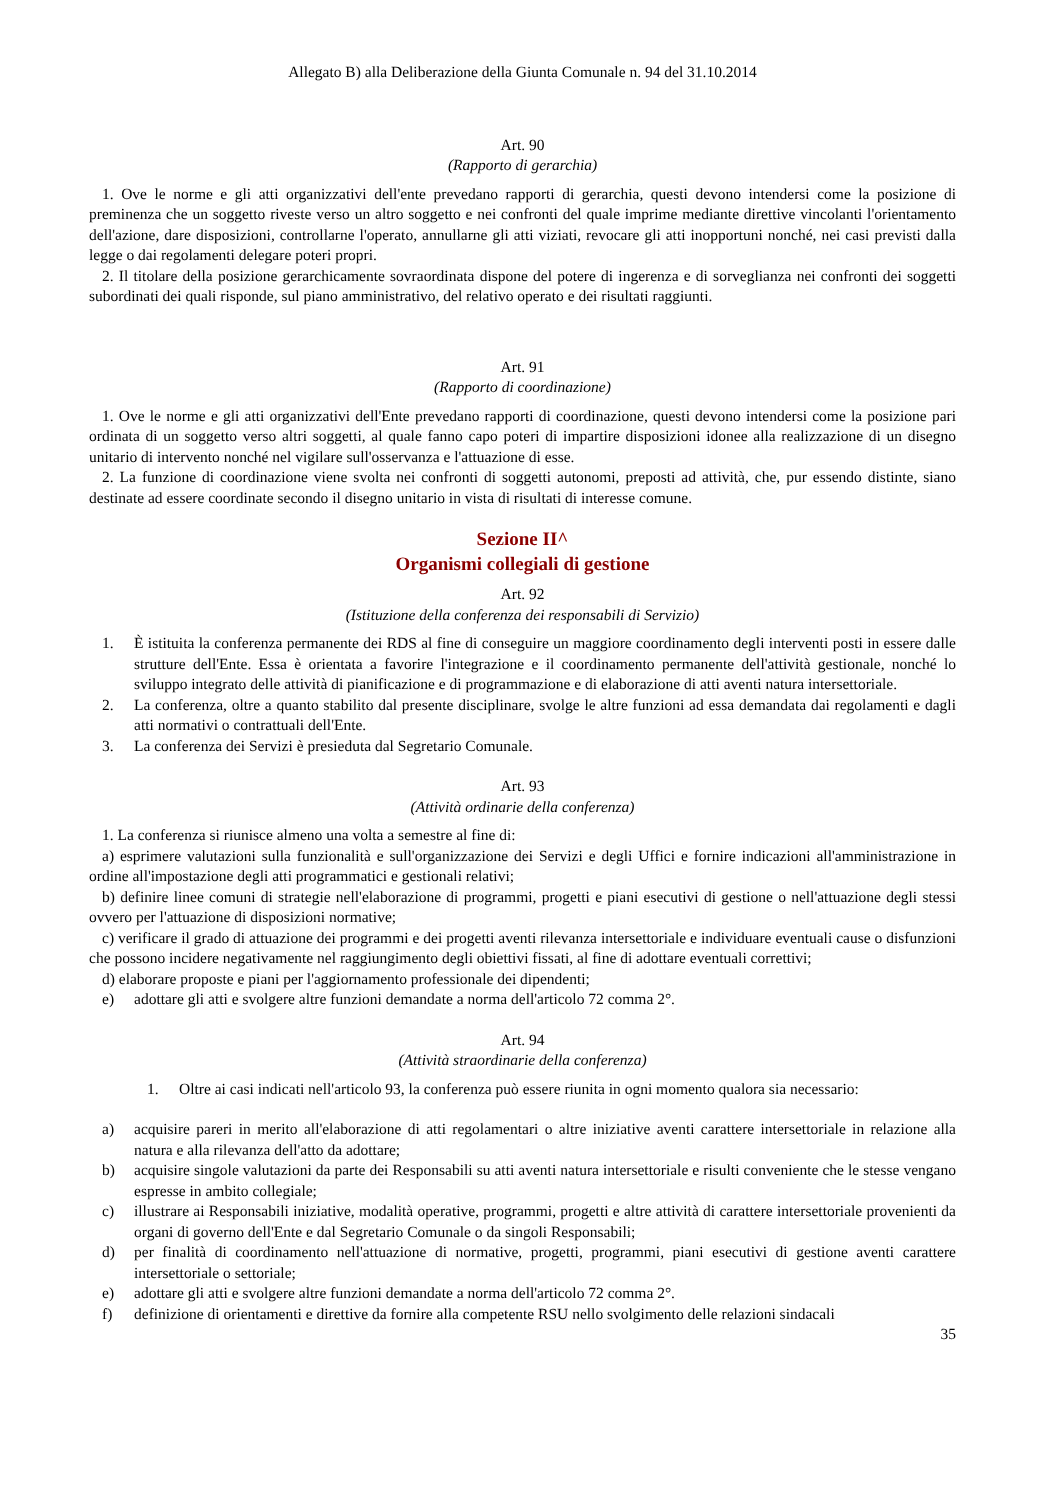Allegato B) alla Deliberazione della Giunta Comunale n. 94 del 31.10.2014
Art. 90
(Rapporto di gerarchia)
1. Ove le norme e gli atti organizzativi dell'ente prevedano rapporti di gerarchia, questi devono intendersi come la posizione di preminenza che un soggetto riveste verso un altro soggetto e nei confronti del quale imprime mediante direttive vincolanti l'orientamento dell'azione, dare disposizioni, controllarne l'operato, annullarne gli atti viziati, revocare gli atti inopportuni nonché, nei casi previsti dalla legge o dai regolamenti delegare poteri propri.
2. Il titolare della posizione gerarchicamente sovraordinata dispone del potere di ingerenza e di sorveglianza nei confronti dei soggetti subordinati dei quali risponde, sul piano amministrativo, del relativo operato e dei risultati raggiunti.
Art. 91
(Rapporto di coordinazione)
1. Ove le norme e gli atti organizzativi dell'Ente prevedano rapporti di coordinazione, questi devono intendersi come la posizione pari ordinata di un soggetto verso altri soggetti, al quale fanno capo poteri di impartire disposizioni idonee alla realizzazione di un disegno unitario di intervento nonché nel vigilare sull'osservanza e l'attuazione di esse.
2. La funzione di coordinazione viene svolta nei confronti di soggetti autonomi, preposti ad attività, che, pur essendo distinte, siano destinate ad essere coordinate secondo il disegno unitario in vista di risultati di interesse comune.
Sezione II^
Organismi collegiali di gestione
Art. 92
(Istituzione della conferenza dei responsabili di Servizio)
1. È istituita la conferenza permanente dei RDS al fine di conseguire un maggiore coordinamento degli interventi posti in essere dalle strutture dell'Ente. Essa è orientata a favorire l'integrazione e il coordinamento permanente dell'attività gestionale, nonché lo sviluppo integrato delle attività di pianificazione e di programmazione e di elaborazione di atti aventi natura intersettoriale.
2. La conferenza, oltre a quanto stabilito dal presente disciplinare, svolge le altre funzioni ad essa demandata dai regolamenti e dagli atti normativi o contrattuali dell'Ente.
3. La conferenza dei Servizi è presieduta dal Segretario Comunale.
Art. 93
(Attività ordinarie della conferenza)
1. La conferenza si riunisce almeno una volta a semestre al fine di:
a) esprimere valutazioni sulla funzionalità e sull'organizzazione dei Servizi e degli Uffici e fornire indicazioni all'amministrazione in ordine all'impostazione degli atti programmatici e gestionali relativi;
b) definire linee comuni di strategie nell'elaborazione di programmi, progetti e piani esecutivi di gestione o nell'attuazione degli stessi ovvero per l'attuazione di disposizioni normative;
c) verificare il grado di attuazione dei programmi e dei progetti aventi rilevanza intersettoriale e individuare eventuali cause o disfunzioni che possono incidere negativamente nel raggiungimento degli obiettivi fissati, al fine di adottare eventuali correttivi;
d) elaborare proposte e piani per l'aggiornamento professionale dei dipendenti;
e) adottare gli atti e svolgere altre funzioni demandate a norma dell'articolo 72 comma 2°.
Art. 94
(Attività straordinarie della conferenza)
1. Oltre ai casi indicati nell'articolo 93, la conferenza può essere riunita in ogni momento qualora sia necessario:
a) acquisire pareri in merito all'elaborazione di atti regolamentari o altre iniziative aventi carattere intersettoriale in relazione alla natura e alla rilevanza dell'atto da adottare;
b) acquisire singole valutazioni da parte dei Responsabili su atti aventi natura intersettoriale e risulti conveniente che le stesse vengano espresse in ambito collegiale;
c) illustrare ai Responsabili iniziative, modalità operative, programmi, progetti e altre attività di carattere intersettoriale provenienti da organi di governo dell'Ente e dal Segretario Comunale o da singoli Responsabili;
d) per finalità di coordinamento nell'attuazione di normative, progetti, programmi, piani esecutivi di gestione aventi carattere intersettoriale o settoriale;
e) adottare gli atti e svolgere altre funzioni demandate a norma dell'articolo 72 comma 2°.
f) definizione di orientamenti e direttive da fornire alla competente RSU nello svolgimento delle relazioni sindacali
35